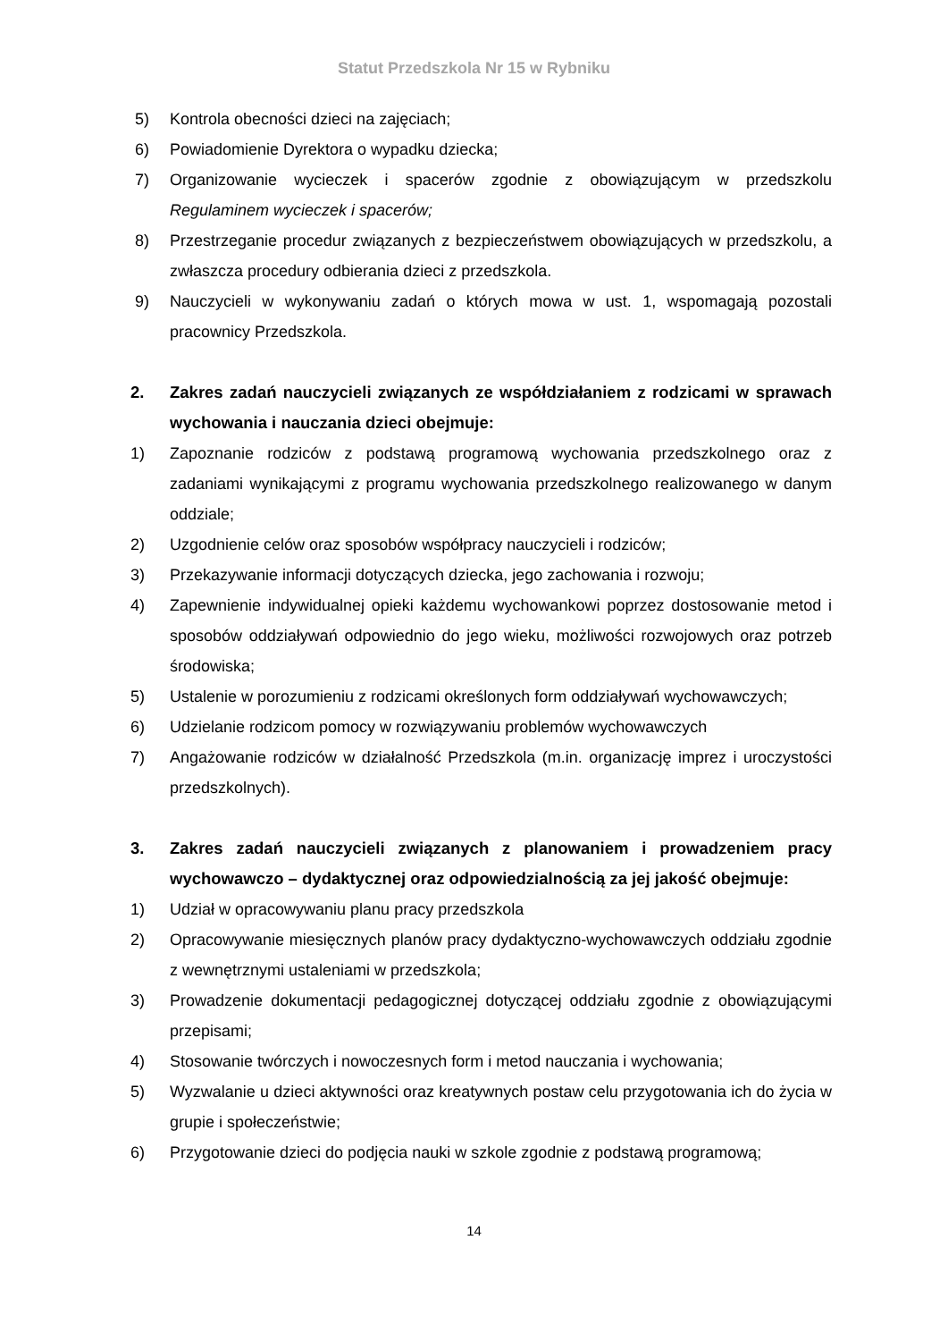Statut Przedszkola Nr 15 w Rybniku
5) Kontrola obecności dzieci na zajęciach;
6) Powiadomienie Dyrektora o wypadku dziecka;
7) Organizowanie wycieczek i spacerów zgodnie z obowiązującym w przedszkolu Regulaminem wycieczek i spacerów;
8) Przestrzeganie procedur związanych z bezpieczeństwem obowiązujących w przedszkolu, a zwłaszcza procedury odbierania dzieci z przedszkola.
9) Nauczycieli w wykonywaniu zadań o których mowa w ust. 1, wspomagają pozostali pracownicy Przedszkola.
2. Zakres zadań nauczycieli związanych ze współdziałaniem z rodzicami w sprawach wychowania i nauczania dzieci obejmuje:
1) Zapoznanie rodziców z podstawą programową wychowania przedszkolnego oraz z zadaniami wynikającymi z programu wychowania przedszkolnego realizowanego w danym oddziale;
2) Uzgodnienie celów oraz sposobów współpracy nauczycieli i rodziców;
3) Przekazywanie informacji dotyczących dziecka, jego zachowania i rozwoju;
4) Zapewnienie indywidualnej opieki każdemu wychowankowi poprzez dostosowanie metod i sposobów oddziaływań odpowiednio do jego wieku, możliwości rozwojowych oraz potrzeb środowiska;
5) Ustalenie w porozumieniu z rodzicami określonych form oddziaływań wychowawczych;
6) Udzielanie rodzicom pomocy w rozwiązywaniu problemów wychowawczych
7) Angażowanie rodziców w działalność Przedszkola (m.in. organizację imprez i uroczystości przedszkolnych).
3. Zakres zadań nauczycieli związanych z planowaniem i prowadzeniem pracy wychowawczo – dydaktycznej oraz odpowiedzialnością za jej jakość obejmuje:
1) Udział w opracowywaniu planu pracy przedszkola
2) Opracowywanie miesięcznych planów pracy dydaktyczno-wychowawczych oddziału zgodnie z wewnętrznymi ustaleniami w przedszkola;
3) Prowadzenie dokumentacji pedagogicznej dotyczącej oddziału zgodnie z obowiązującymi przepisami;
4) Stosowanie twórczych i nowoczesnych form i metod nauczania i wychowania;
5) Wyzwalanie u dzieci aktywności oraz kreatywnych postaw celu przygotowania ich do życia w grupie i społeczeństwie;
6) Przygotowanie dzieci do podjęcia nauki w szkole zgodnie z podstawą programową;
14